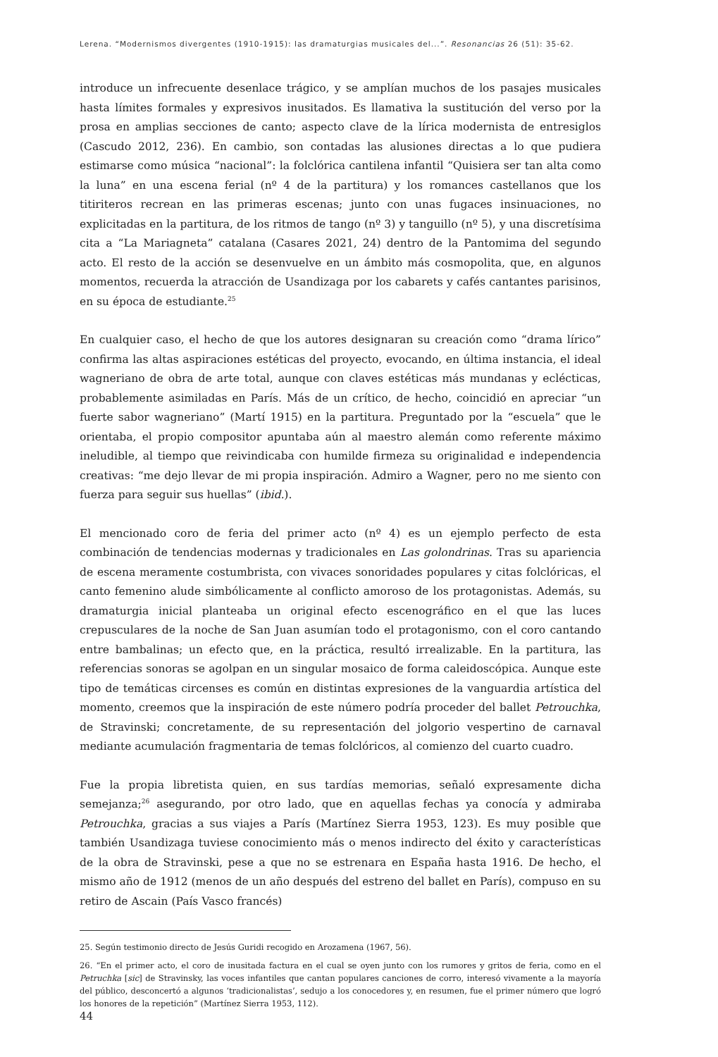Lerena. “Modernismos divergentes (1910-1915): las dramaturgias musicales del...”. Resonancias 26 (51): 35-62.
introduce un infrecuente desenlace trágico, y se amplían muchos de los pasajes musicales hasta límites formales y expresivos inusitados. Es llamativa la sustitución del verso por la prosa en amplias secciones de canto; aspecto clave de la lírica modernista de entresiglos (Cascudo 2012, 236). En cambio, son contadas las alusiones directas a lo que pudiera estimarse como música “nacional”: la folclórica cantilena infantil “Quisiera ser tan alta como la luna” en una escena ferial (nº 4 de la partitura) y los romances castellanos que los titiriteros recrean en las primeras escenas; junto con unas fugaces insinuaciones, no explicitadas en la partitura, de los ritmos de tango (nº 3) y tanguillo (nº 5), y una discretísima cita a “La Mariagneta” catalana (Casares 2021, 24) dentro de la Pantomima del segundo acto. El resto de la acción se desenvuelve en un ámbito más cosmopolita, que, en algunos momentos, recuerda la atracción de Usandizaga por los cabarets y cafés cantantes parisinos, en su época de estudiante.<sup>25</sup>
En cualquier caso, el hecho de que los autores designaran su creación como “drama lírico” confirma las altas aspiraciones estéticas del proyecto, evocando, en última instancia, el ideal wagneriano de obra de arte total, aunque con claves estéticas más mundanas y eclécticas, probablemente asimiladas en París. Más de un crítico, de hecho, coincidió en apreciar “un fuerte sabor wagneriano” (Martí 1915) en la partitura. Preguntado por la “escuela” que le orientaba, el propio compositor apuntaba aún al maestro alemán como referente máximo ineludible, al tiempo que reivindicaba con humilde firmeza su originalidad e independencia creativas: “me dejo llevar de mi propia inspiración. Admiro a Wagner, pero no me siento con fuerza para seguir sus huellas” (ibid.).
El mencionado coro de feria del primer acto (nº 4) es un ejemplo perfecto de esta combinación de tendencias modernas y tradicionales en Las golondrinas. Tras su apariencia de escena meramente costumbrista, con vivaces sonoridades populares y citas folclóricas, el canto femenino alude simbólicamente al conflicto amoroso de los protagonistas. Además, su dramaturgia inicial planteaba un original efecto escenográfico en el que las luces crepusculares de la noche de San Juan asumían todo el protagonismo, con el coro cantando entre bambalinas; un efecto que, en la práctica, resultó irrealizable. En la partitura, las referencias sonoras se agolpan en un singular mosaico de forma caleidoscópica. Aunque este tipo de temáticas circenses es común en distintas expresiones de la vanguardia artística del momento, creemos que la inspiración de este número podría proceder del ballet Petrouchka, de Stravinski; concretamente, de su representación del jolgorio vespertino de carnaval mediante acumulación fragmentaria de temas folclóricos, al comienzo del cuarto cuadro.
Fue la propia libretista quien, en sus tardías memorias, señaló expresamente dicha semejanza;<sup>26</sup> asegurando, por otro lado, que en aquellas fechas ya conocía y admiraba Petrouchka, gracias a sus viajes a París (Martínez Sierra 1953, 123). Es muy posible que también Usandizaga tuviese conocimiento más o menos indirecto del éxito y características de la obra de Stravinski, pese a que no se estrenara en España hasta 1916. De hecho, el mismo año de 1912 (menos de un año después del estreno del ballet en París), compuso en su retiro de Ascain (País Vasco francés)
25. Según testimonio directo de Jesús Guridi recogido en Arozamena (1967, 56).
26. “En el primer acto, el coro de inusitada factura en el cual se oyen junto con los rumores y gritos de feria, como en el Petruchka [sic] de Stravinsky, las voces infantiles que cantan populares canciones de corro, interesó vivamente a la mayoría del público, desconcertó a algunos ‘tradicionalistas’, sedujo a los conocedores y, en resumen, fue el primer número que logró los honores de la repetición” (Martínez Sierra 1953, 112).
44